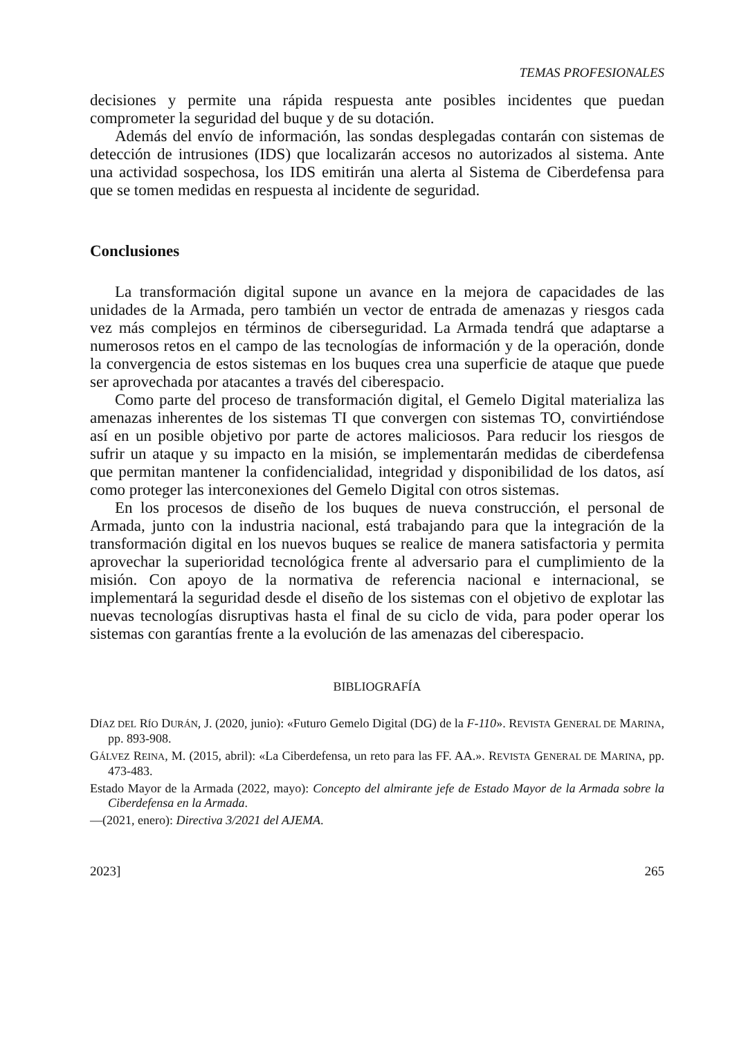TEMAS PROFESIONALES
decisiones y permite una rápida respuesta ante posibles incidentes que puedan comprometer la seguridad del buque y de su dotación.
Además del envío de información, las sondas desplegadas contarán con sistemas de detección de intrusiones (IDS) que localizarán accesos no autorizados al sistema. Ante una actividad sospechosa, los IDS emitirán una alerta al Sistema de Ciberdefensa para que se tomen medidas en respuesta al incidente de seguridad.
Conclusiones
La transformación digital supone un avance en la mejora de capacidades de las unidades de la Armada, pero también un vector de entrada de amenazas y riesgos cada vez más complejos en términos de ciberseguridad. La Armada tendrá que adaptarse a numerosos retos en el campo de las tecnologías de información y de la operación, donde la convergencia de estos sistemas en los buques crea una superficie de ataque que puede ser aprovechada por atacantes a través del ciberespacio.
Como parte del proceso de transformación digital, el Gemelo Digital materializa las amenazas inherentes de los sistemas TI que convergen con sistemas TO, convirtiéndose así en un posible objetivo por parte de actores maliciosos. Para reducir los riesgos de sufrir un ataque y su impacto en la misión, se implementarán medidas de ciberdefensa que permitan mantener la confidencialidad, integridad y disponibilidad de los datos, así como proteger las interconexiones del Gemelo Digital con otros sistemas.
En los procesos de diseño de los buques de nueva construcción, el personal de Armada, junto con la industria nacional, está trabajando para que la integración de la transformación digital en los nuevos buques se realice de manera satisfactoria y permita aprovechar la superioridad tecnológica frente al adversario para el cumplimiento de la misión. Con apoyo de la normativa de referencia nacional e internacional, se implementará la seguridad desde el diseño de los sistemas con el objetivo de explotar las nuevas tecnologías disruptivas hasta el final de su ciclo de vida, para poder operar los sistemas con garantías frente a la evolución de las amenazas del ciberespacio.
BIBLIOGRAFÍA
DÍAZ DEL RÍO DURÁN, J. (2020, junio): «Futuro Gemelo Digital (DG) de la F-110». REVISTA GENERAL DE MARINA, pp. 893-908.
GÁLVEZ REINA, M. (2015, abril): «La Ciberdefensa, un reto para las FF. AA.». REVISTA GENERAL DE MARINA, pp. 473-483.
Estado Mayor de la Armada (2022, mayo): Concepto del almirante jefe de Estado Mayor de la Armada sobre la Ciberdefensa en la Armada.
—(2021, enero): Directiva 3/2021 del AJEMA.
2023] 265